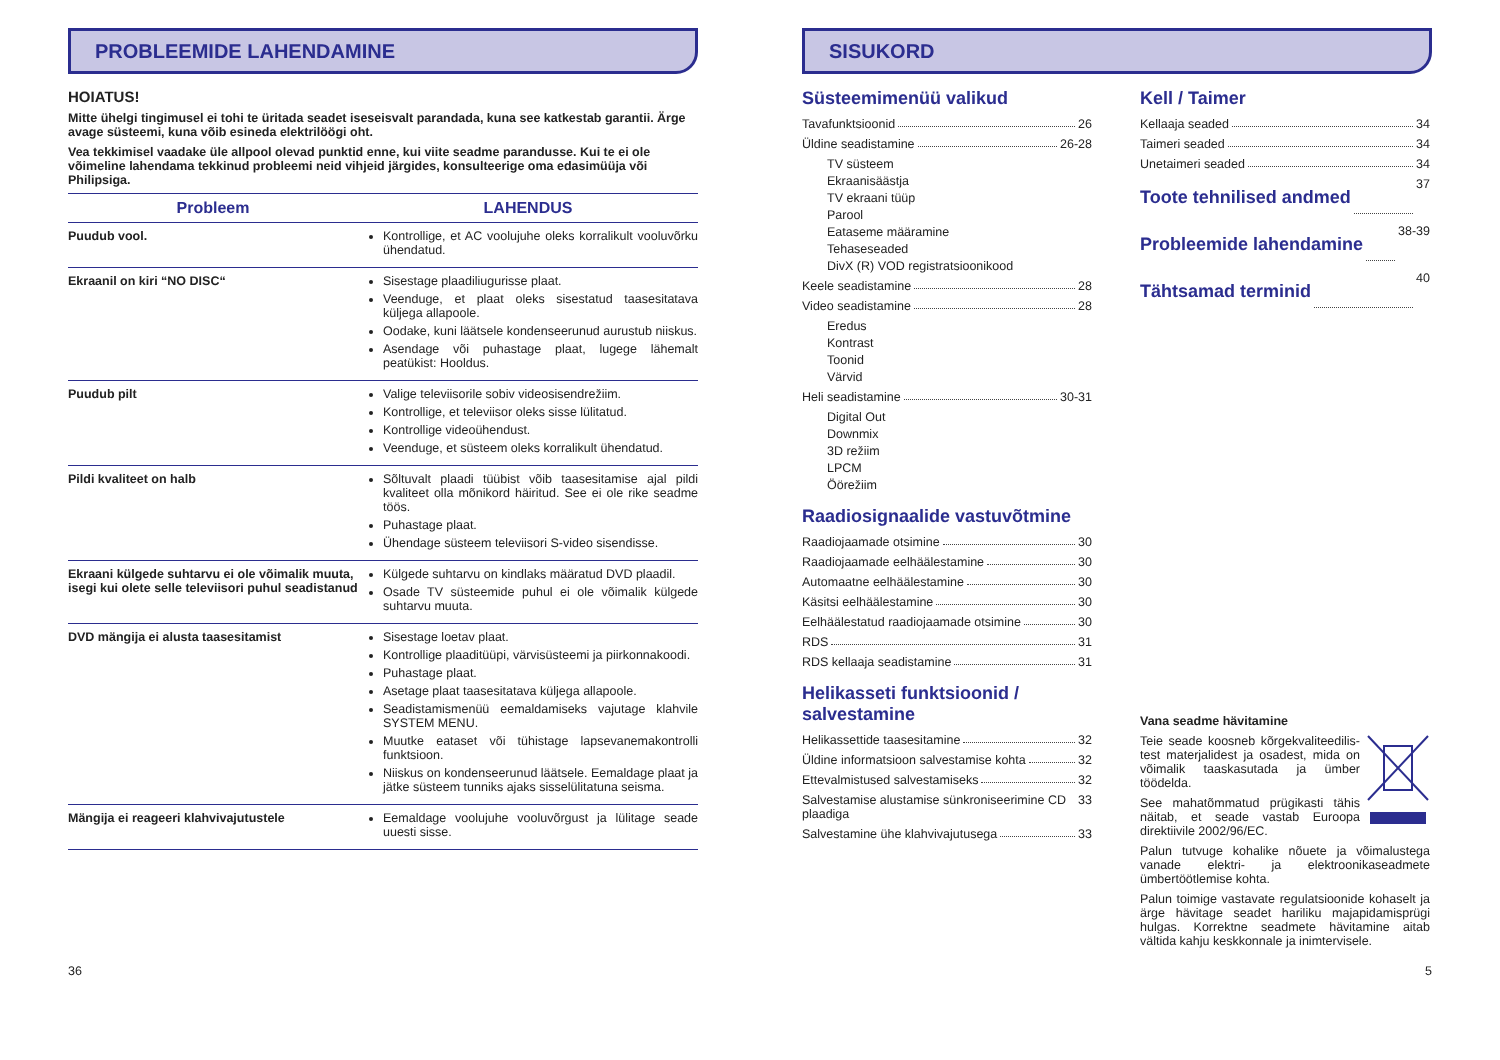PROBLEEMIDE LAHENDAMINE
HOIATUS!
Mitte ühelgi tingimusel ei tohi te üritada seadet iseseisvalt parandada, kuna see katkestab garantii. Ärge avage süsteemi, kuna võib esineda elektrilöögi oht.
Vea tekkimisel vaadake üle allpool olevad punktid enne, kui viite seadme parandusse. Kui te ei ole võimeline lahendama tekkinud probleemi neid vihjeid järgides, konsulteerige oma edasimüüja või Philipsiga.
| Probleem | LAHENDUS |
| --- | --- |
| Puudub vool. | Kontrollige, et AC voolujuhe oleks korralikult vooluvõrku ühendatud. |
| Ekraanil on kiri “NO DISC“ | Sisestage plaadiliugurisse plaat. Veenduge, et plaat oleks sisestatud taasesitatava küljega allapoole. Oodake, kuni läätsele kondenseerunud aurustub niiskus. Asendage või puhastage plaat, lugege lähemalt peatükist: Hooldus. |
| Puudub pilt | Valige televiisorile sobiv videosisendrežiim. Kontrollige, et televiisor oleks sisse lülitatud. Kontrollige videoühendust. Veenduge, et süsteem oleks korralikult ühendatud. |
| Pildi kvaliteet on halb | Sõltuvalt plaadi tüübist võib taasesitamise ajal pildi kvaliteet olla mõnikord häiritud. See ei ole rike seadme töös. Puhastage plaat. Ühendage süsteem televiisori S-video sisendisse. |
| Ekraani külgede suhtarvu ei ole võimalik muuta, isegi kui olete selle televiisori puhul seadistanud | Külgede suhtarvu on kindlaks määratud DVD plaadil. Osade TV süsteemide puhul ei ole võimalik külgede suhtarvu muuta. |
| DVD mängija ei alusta taasesitamist | Sisestage loetav plaat. Kontrollige plaaditüüpi, värvisüsteemi ja piirkonnakoodi. Puhastage plaat. Asetage plaat taasesitatava küljega allapoole. Seadistamismenüü eemaldamiseks vajutage klahvile SYSTEM MENU. Muutke eataset või tühistage lapsevanemakontrolli funktsioon. Niiskus on kondenseerunud läätsele. Eemaldage plaat ja jätke süsteem tunniks ajaks sisselülitatuna seisma. |
| Mängija ei reageeri klahvivajutustele | Eemaldage voolujuhe vooluvõrgust ja lülitage seade uuesti sisse. |
SISUKORD
Süsteemimenüü valikud
Tavafunktsioonid 26
Üldine seadistamine 26-28
TV süsteem
Ekraanisäästja
TV ekraani tüüp
Parool
Eataseme määramine
Tehaseseaded
DivX (R) VOD registratsioonikood
Keele seadistamine 28
Video seadistamine 28
Eredus
Kontrast
Toonid
Värvid
Heli seadistamine 30-31
Digital Out
Downmix
3D režiim
LPCM
Öörežiim
Raadiosignaalide vastuvõtmine
Raadiojaamade otsimine 30
Raadiojaamade eelhäälestamine 30
Automaatne eelhäälestamine 30
Käsitsi eelhäälestamine 30
Eelhäälestatud raadiojaamade otsimine 30
RDS 31
RDS kellaaja seadistamine 31
Helikasseti funktsioonid / salvestamine
Helikassettide taasesitamine 32
Üldine informatsioon salvestamise kohta 32
Ettevalmistused salvestamiseks 32
Salvestamise alustamise sünkroniseerimine CD plaadiga 33
Salvestamine ühe klahvivajutusega 33
Kell / Taimer
Kellaaja seaded 34
Taimeri seaded 34
Unetaimeri seaded 34
Toote tehnilised andmed
37
Probleemide lahendamine
38-39
Tähtsamad terminid
40
Vana seadme hävitamine
Teie seade koosneb kõrgekvaliteedilis-test materjalidest ja osadest, mida on võimalik taaskasutada ja ümber töödelda.
See mahatõmmatud prügikasti tähis näitab, et seade vastab Euroopa direktiivile 2002/96/EC.
Palun tutvuge kohalike nõuete ja võimalustega vanade elektri- ja elektroonikaseadmete ümbertöötlemise kohta.
Palun toimige vastavate regulatsioonide kohaselt ja ärge hävitage seadet hariliku majapidamisprügi hulgas. Korrektne seadmete hävitamine aitab vältida kahju keskkonnale ja inimtervisele.
36 5